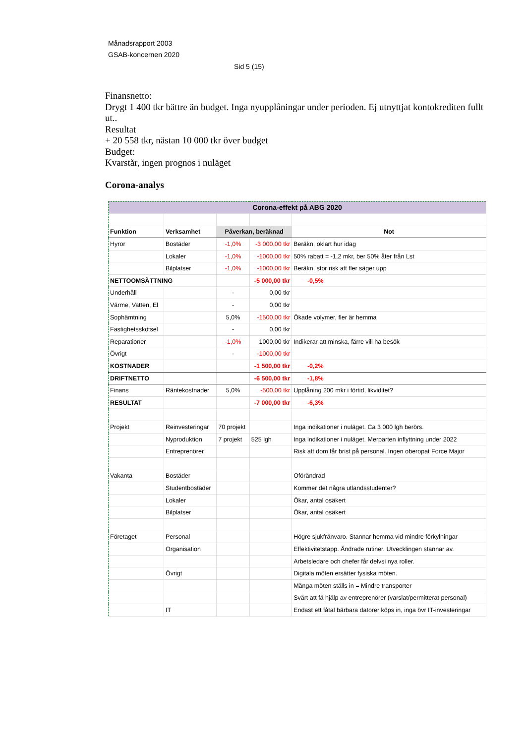Månadsrapport 2003
GSAB-koncernen 2020
Sid 5 (15)
Finansnetto:
Drygt 1 400 tkr bättre än budget. Inga nyupplåningar under perioden. Ej utnyttjat kontokrediten fullt ut..
Resultat
+ 20 558 tkr, nästan 10 000 tkr över budget
Budget:
Kvarstår, ingen prognos i nuläget
Corona-analys
| Corona-effekt på ABG 2020 | | | | |
| Funktion | Verksamhet | Påverkan, beräknad | | Not |
| Hyror | Bostäder | -1,0% | -3 000,00 tkr | Beräkn, oklart hur idag |
| | Lokaler | -1,0% | -1000,00 tkr | 50% rabatt = -1,2 mkr, ber 50% åter från Lst |
| | Bilplatser | -1,0% | -1000,00 tkr | Beräkn, stor risk att fler säger upp |
| NETTOOMSÄTTNING | | | -5 000,00 tkr | -0,5% |
| Underhåll | | - | 0,00 tkr | |
| Värme, Vatten, El | | - | 0,00 tkr | |
| Sophämtning | | 5,0% | -1500,00 tkr | Ökade volymer, fler är hemma |
| Fastighetsskötsel | | - | 0,00 tkr | |
| Reparationer | | -1,0% | 1000,00 tkr | Indikerar att minska, färre vill ha besök |
| Övrigt | | - | -1000,00 tkr | |
| KOSTNADER | | | -1 500,00 tkr | -0,2% |
| DRIFTNETTO | | | -6 500,00 tkr | -1,8% |
| Finans | Räntekostnader | 5,0% | -500,00 tkr | Upplåning 200 mkr i förtid, likviditet? |
| RESULTAT | | | -7 000,00 tkr | -6,3% |
| Projekt | Reinvesteringar | 70 projekt | | Inga indikationer i nuläget. Ca 3 000 lgh berörs. |
| | Nyproduktion | 7 projekt | 525 lgh | Inga indikationer i nuläget. Merparten inflyttning under 2022 |
| | Entreprenörer | | | Risk att dom får brist på personal. Ingen oberopat Force Major |
| Vakanta | Bostäder | | | Oförändrad |
| | Studentbostäder | | | Kommer det några utlandsstudenter? |
| | Lokaler | | | Ökar, antal osäkert |
| | Bilplatser | | | Ökar, antal osäkert |
| Företaget | Personal | | | Högre sjukfrånvaro. Stannar hemma vid mindre förkylningar |
| | Organisation | | | Effektivitetstapp. Ändrade rutiner. Utvecklingen stannar av. |
| | | | | Arbetsledare och chefer får delvsi nya roller. |
| | Övrigt | | | Digitala möten ersätter fysiska möten. |
| | | | | Många möten ställs in = Mindre transporter |
| | | | | Svårt att få hjälp av entreprenörer (varslat/permitterat personal) |
| | IT | | | Endast ett fåtal bärbara datorer köps in, inga övr IT-investeringar |